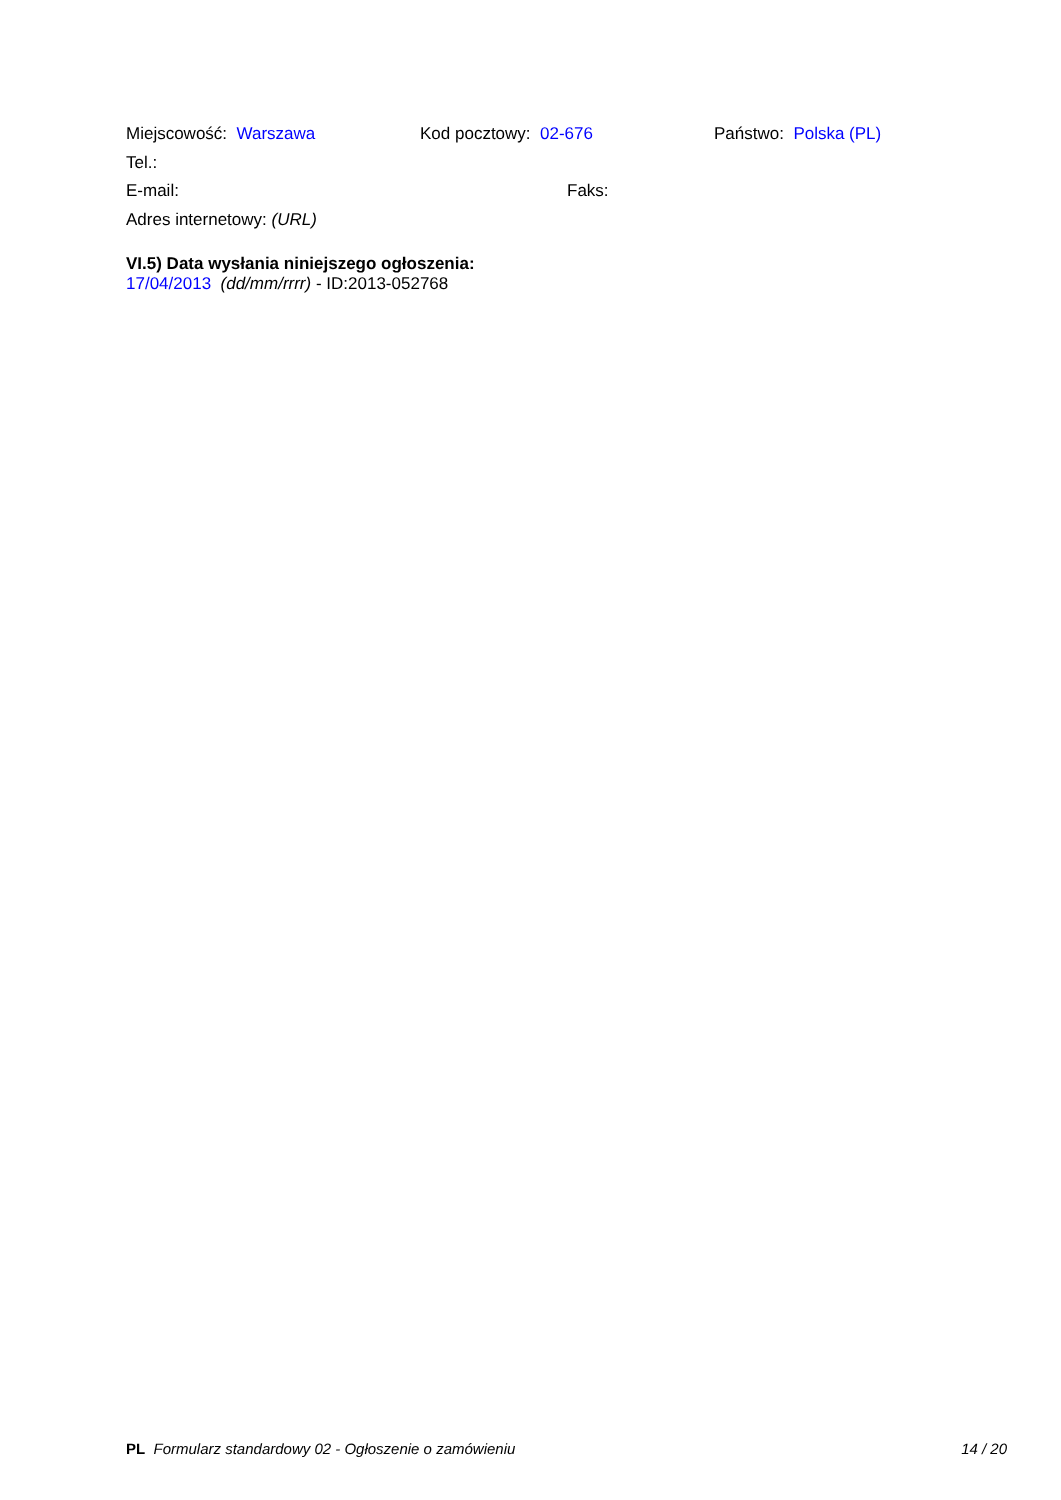Miejscowość: Warszawa Kod pocztowy: 02-676 Państwo: Polska (PL)
Tel.:
E-mail: Faks:
Adres internetowy: (URL)
VI.5) Data wysłania niniejszego ogłoszenia:
17/04/2013 (dd/mm/rrrr) - ID:2013-052768
PL Formularz standardowy 02 - Ogłoszenie o zamówieniu 14 / 20